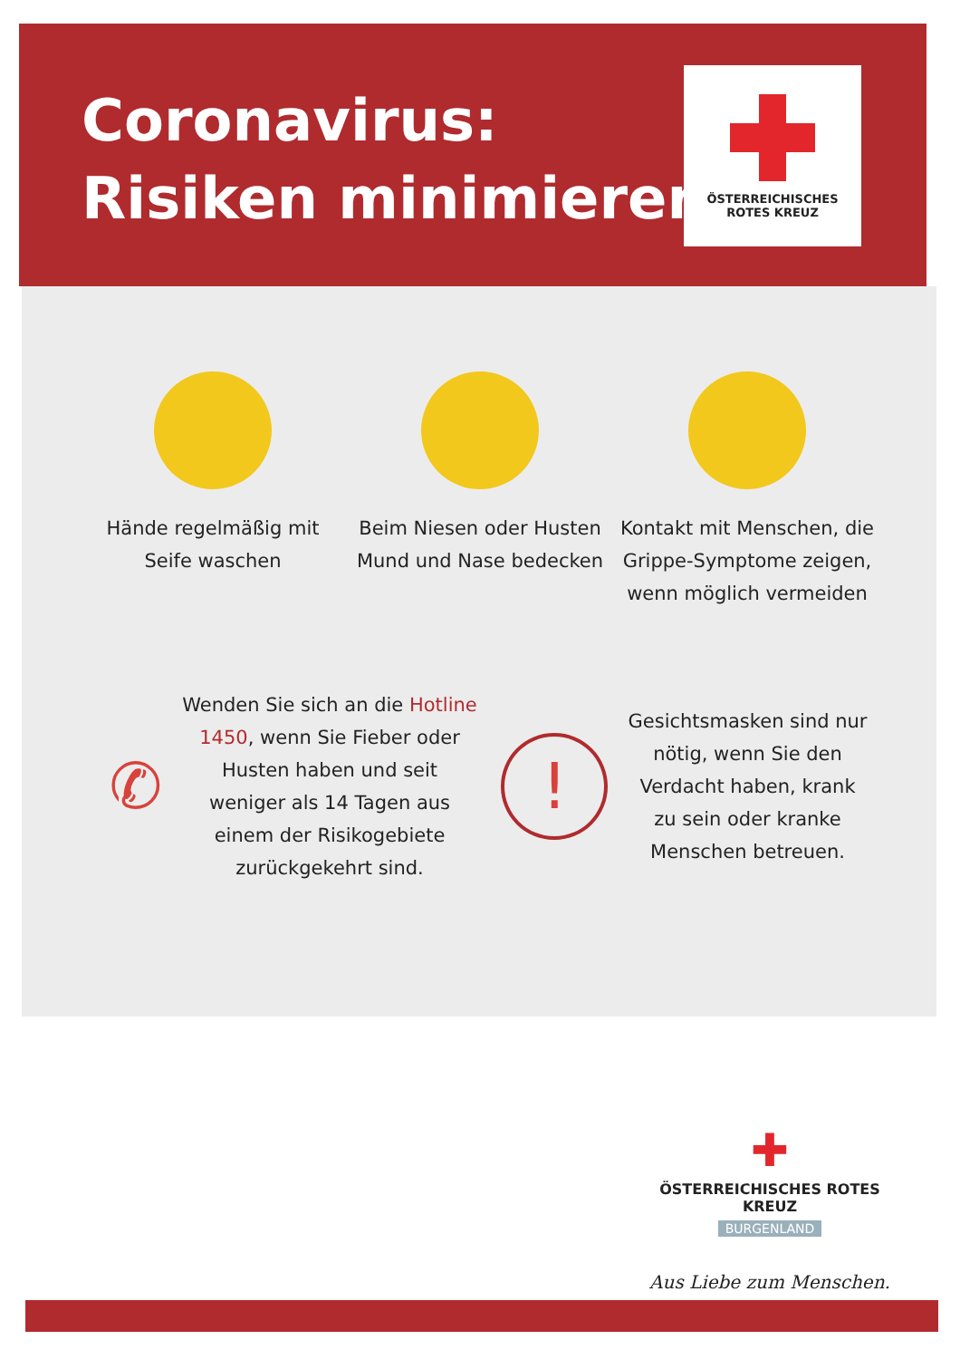Coronavirus:
Risiken minimieren!
ÖSTERREICHISCHES
ROTES KREUZ
Hände regelmäßig mit Seife waschen
Beim Niesen oder Husten Mund und Nase bedecken
Kontakt mit Menschen, die Grippe-Symptome zeigen, wenn möglich vermeiden
✆
Wenden Sie sich an die Hotline 1450, wenn Sie Fieber oder Husten haben und seit weniger als 14 Tagen aus einem der Risikogebiete zurückgekehrt sind.
!
Gesichtsmasken sind nur nötig, wenn Sie den Verdacht haben, krank zu sein oder kranke Menschen betreuen.
✚
ÖSTERREICHISCHES ROTES KREUZ
BURGENLAND
Aus Liebe zum Menschen.